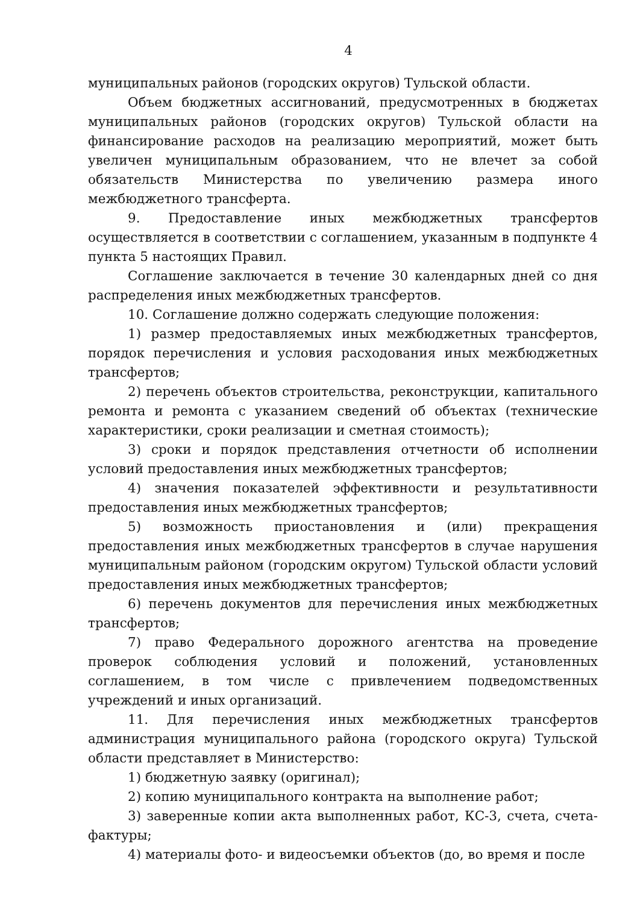4
муниципальных районов (городских округов) Тульской области.
Объем бюджетных ассигнований, предусмотренных в бюджетах муниципальных районов (городских округов) Тульской области на финансирование расходов на реализацию мероприятий, может быть увеличен муниципальным образованием, что не влечет за собой обязательств Министерства по увеличению размера иного межбюджетного трансферта.
9. Предоставление иных межбюджетных трансфертов осуществляется в соответствии с соглашением, указанным в подпункте 4 пункта 5 настоящих Правил.
Соглашение заключается в течение 30 календарных дней со дня распределения иных межбюджетных трансфертов.
10. Соглашение должно содержать следующие положения:
1) размер предоставляемых иных межбюджетных трансфертов, порядок перечисления и условия расходования иных межбюджетных трансфертов;
2) перечень объектов строительства, реконструкции, капитального ремонта и ремонта с указанием сведений об объектах (технические характеристики, сроки реализации и сметная стоимость);
3) сроки и порядок представления отчетности об исполнении условий предоставления иных межбюджетных трансфертов;
4) значения показателей эффективности и результативности предоставления иных межбюджетных трансфертов;
5) возможность приостановления и (или) прекращения предоставления иных межбюджетных трансфертов в случае нарушения муниципальным районом (городским округом) Тульской области условий предоставления иных межбюджетных трансфертов;
6) перечень документов для перечисления иных межбюджетных трансфертов;
7) право Федерального дорожного агентства на проведение проверок соблюдения условий и положений, установленных соглашением, в том числе с привлечением подведомственных учреждений и иных организаций.
11. Для перечисления иных межбюджетных трансфертов администрация муниципального района (городского округа) Тульской области представляет в Министерство:
1) бюджетную заявку (оригинал);
2) копию муниципального контракта на выполнение работ;
3) заверенные копии акта выполненных работ, КС-3, счета, счета-фактуры;
4) материалы фото- и видеосъемки объектов (до, во время и после